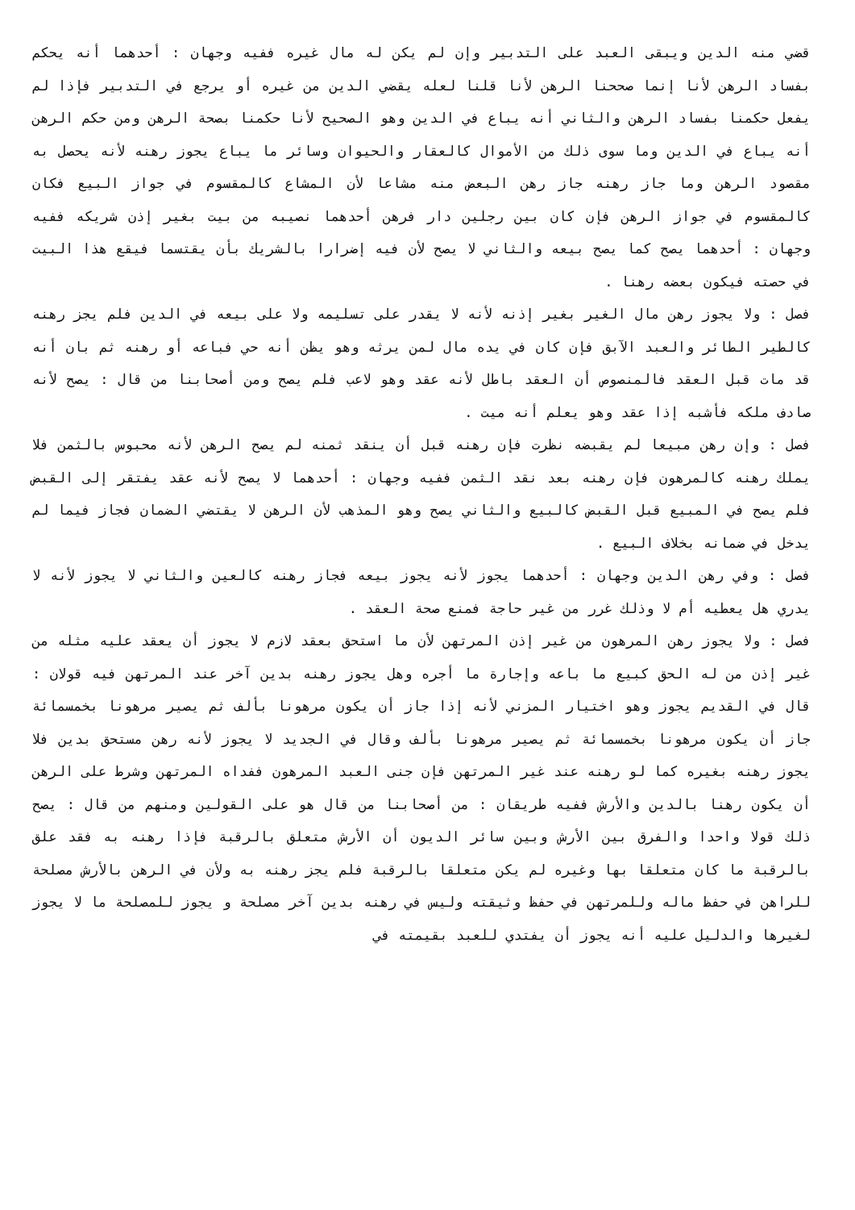قضي منه الدين ويبقى العبد على التدبير وإن لم يكن له مال غيره ففيه وجهان : أحدهما أنه يحكم بفساد الرهن لأنا إنما صححنا الرهن لأنا قلنا لعله يقضي الدين من غيره أو يرجع في التدبير فإذا لم يفعل حكمنا بفساد الرهن والثاني أنه يباع في الدين وهو الصحيح لأنا حكمنا بصحة الرهن ومن حكم الرهن أنه يباع في الدين وما سوى ذلك من الأموال كالعقار والحيوان وسائر ما يباع يجوز رهنه لأنه يحصل به مقصود الرهن وما جاز رهنه جاز رهن البعض منه مشاعا لأن المشاع كالمقسوم في جواز البيع فكان كالمقسوم في جواز الرهن فإن كان بين رجلين دار فرهن أحدهما نصيبه من بيت بغير إذن شريكه ففيه وجهان : أحدهما يصح كما يصح بيعه والثاني لا يصح لأن فيه إضرارا بالشريك بأن يقتسما فيقع هذا البيت في حصته فيكون بعضه رهنا .
فصل : ولا يجوز رهن مال الغير بغير إذنه لأنه لا يقدر على تسليمه ولا على بيعه في الدين فلم يجز رهنه كالطير الطائر والعبد الآبق فإن كان في يده مال لمن يرثه وهو يظن أنه حي فباعه أو رهنه ثم بان أنه قد مات قبل العقد فالمنصوص أن العقد باطل لأنه عقد وهو لاعب فلم يصح ومن أصحابنا من قال : يصح لأنه صادف ملكه فأشبه إذا عقد وهو يعلم أنه ميت .
فصل : وإن رهن مبيعا لم يقبضه نظرت فإن رهنه قبل أن ينقد ثمنه لم يصح الرهن لأنه محبوس بالثمن فلا يملك رهنه كالمرهون فإن رهنه بعد نقد الثمن ففيه وجهان : أحدهما لا يصح لأنه عقد يفتقر إلى القبض فلم يصح في المبيع قبل القبض كالبيع والثاني يصح وهو المذهب لأن الرهن لا يقتضي الضمان فجاز فيما لم يدخل في ضمانه بخلاف البيع .
فصل : وفي رهن الدين وجهان : أحدهما يجوز لأنه يجوز بيعه فجاز رهنه كالعين والثاني لا يجوز لأنه لا يدري هل يعطيه أم لا وذلك غرر من غير حاجة فمنع صحة العقد .
فصل : ولا يجوز رهن المرهون من غير إذن المرتهن لأن ما استحق بعقد لازم لا يجوز أن يعقد عليه مثله من غير إذن من له الحق كبيع ما باعه وإجارة ما أجره وهل يجوز رهنه بدين آخر عند المرتهن فيه قولان : قال في القديم يجوز وهو اختيار المزني لأنه إذا جاز أن يكون مرهونا بألف ثم يصير مرهونا بخمسمائة جاز أن يكون مرهونا بخمسمائة ثم يصير مرهونا بألف وقال في الجديد لا يجوز لأنه رهن مستحق بدين فلا يجوز رهنه بغيره كما لو رهنه عند غير المرتهن فإن جنى العبد المرهون ففداه المرتهن وشرط على الرهن أن يكون رهنا بالدين والأرش ففيه طريقان : من أصحابنا من قال هو على القولين ومنهم من قال : يصح ذلك قولا واحدا والفرق بين الأرش وبين سائر الديون أن الأرش متعلق بالرقبة فإذا رهنه به فقد علق بالرقبة ما كان متعلقا بها وغيره لم يكن متعلقا بالرقبة فلم يجز رهنه به ولأن في الرهن بالأرش مصلحة للراهن في حفظ ماله وللمرتهن في حفظ وثيقته وليس في رهنه بدين آخر مصلحة و يجوز للمصلحة ما لا يجوز لغيرها والدليل عليه أنه يجوز أن يفتدي للعبد بقيمته في